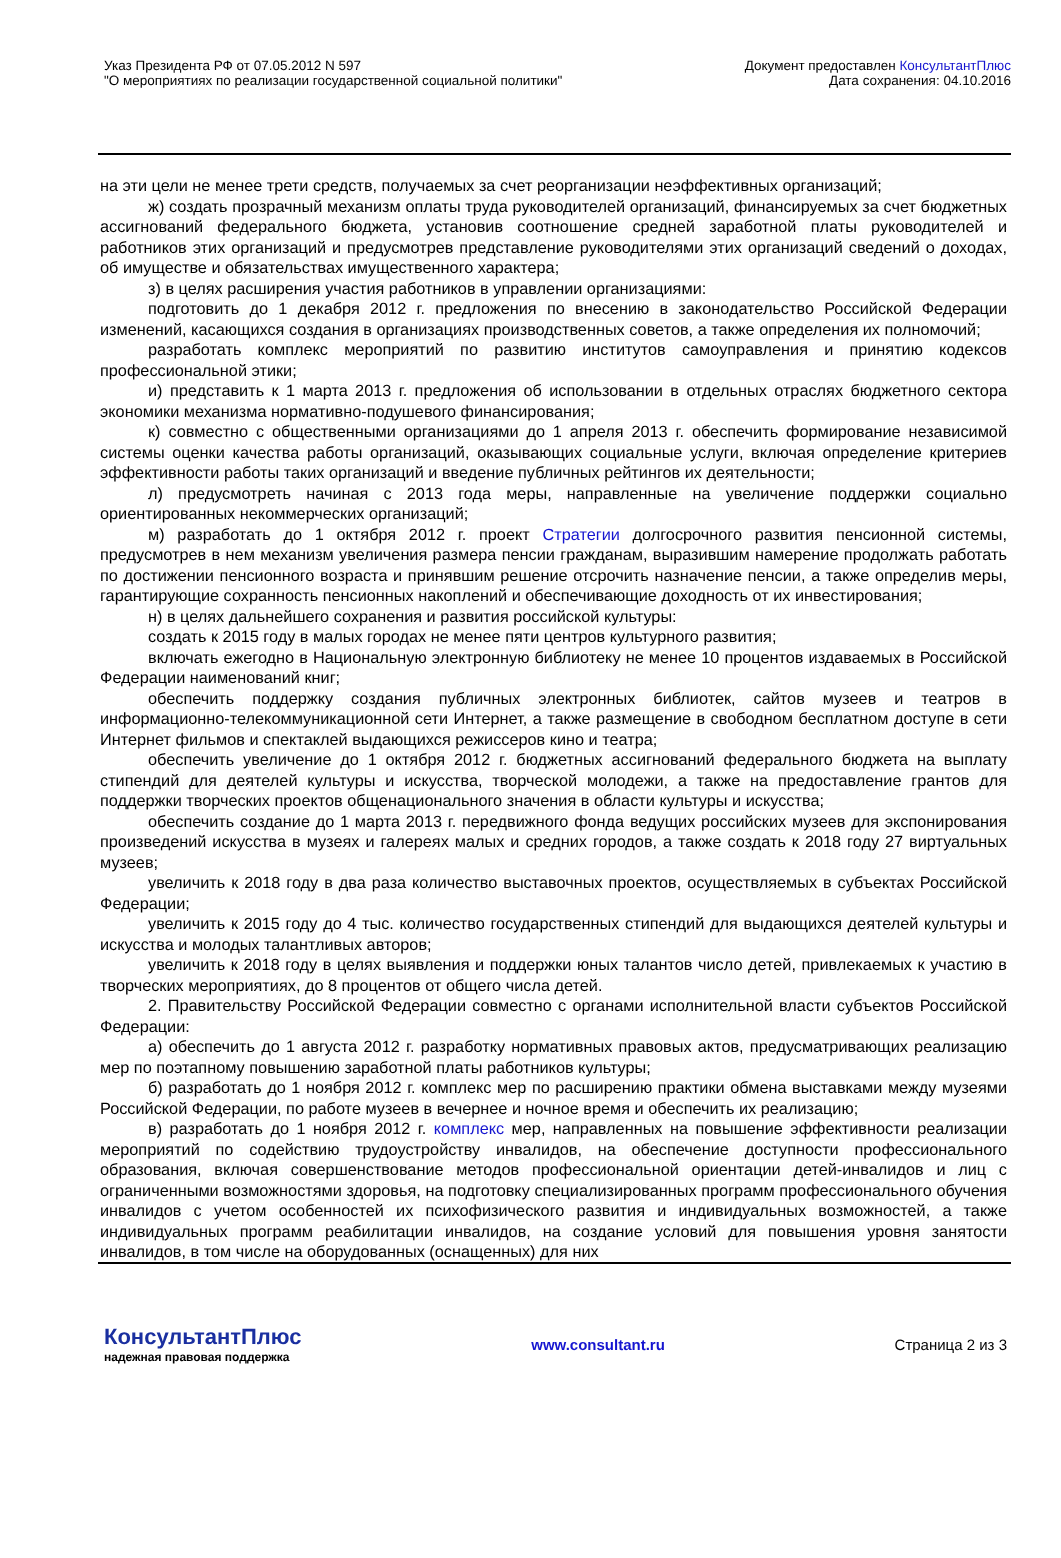Указ Президента РФ от 07.05.2012 N 597
"О мероприятиях по реализации государственной социальной политики"
Документ предоставлен КонсультантПлюс
Дата сохранения: 04.10.2016
на эти цели не менее трети средств, получаемых за счет реорганизации неэффективных организаций;
ж) создать прозрачный механизм оплаты труда руководителей организаций, финансируемых за счет бюджетных ассигнований федерального бюджета, установив соотношение средней заработной платы руководителей и работников этих организаций и предусмотрев представление руководителями этих организаций сведений о доходах, об имуществе и обязательствах имущественного характера;
з) в целях расширения участия работников в управлении организациями:
подготовить до 1 декабря 2012 г. предложения по внесению в законодательство Российской Федерации изменений, касающихся создания в организациях производственных советов, а также определения их полномочий;
разработать комплекс мероприятий по развитию институтов самоуправления и принятию кодексов профессиональной этики;
и) представить к 1 марта 2013 г. предложения об использовании в отдельных отраслях бюджетного сектора экономики механизма нормативно-подушевого финансирования;
к) совместно с общественными организациями до 1 апреля 2013 г. обеспечить формирование независимой системы оценки качества работы организаций, оказывающих социальные услуги, включая определение критериев эффективности работы таких организаций и введение публичных рейтингов их деятельности;
л) предусмотреть начиная с 2013 года меры, направленные на увеличение поддержки социально ориентированных некоммерческих организаций;
м) разработать до 1 октября 2012 г. проект Стратегии долгосрочного развития пенсионной системы, предусмотрев в нем механизм увеличения размера пенсии гражданам, выразившим намерение продолжать работать по достижении пенсионного возраста и принявшим решение отсрочить назначение пенсии, а также определив меры, гарантирующие сохранность пенсионных накоплений и обеспечивающие доходность от их инвестирования;
н) в целях дальнейшего сохранения и развития российской культуры:
создать к 2015 году в малых городах не менее пяти центров культурного развития;
включать ежегодно в Национальную электронную библиотеку не менее 10 процентов издаваемых в Российской Федерации наименований книг;
обеспечить поддержку создания публичных электронных библиотек, сайтов музеев и театров в информационно-телекоммуникационной сети Интернет, а также размещение в свободном бесплатном доступе в сети Интернет фильмов и спектаклей выдающихся режиссеров кино и театра;
обеспечить увеличение до 1 октября 2012 г. бюджетных ассигнований федерального бюджета на выплату стипендий для деятелей культуры и искусства, творческой молодежи, а также на предоставление грантов для поддержки творческих проектов общенационального значения в области культуры и искусства;
обеспечить создание до 1 марта 2013 г. передвижного фонда ведущих российских музеев для экспонирования произведений искусства в музеях и галереях малых и средних городов, а также создать к 2018 году 27 виртуальных музеев;
увеличить к 2018 году в два раза количество выставочных проектов, осуществляемых в субъектах Российской Федерации;
увеличить к 2015 году до 4 тыс. количество государственных стипендий для выдающихся деятелей культуры и искусства и молодых талантливых авторов;
увеличить к 2018 году в целях выявления и поддержки юных талантов число детей, привлекаемых к участию в творческих мероприятиях, до 8 процентов от общего числа детей.
2. Правительству Российской Федерации совместно с органами исполнительной власти субъектов Российской Федерации:
а) обеспечить до 1 августа 2012 г. разработку нормативных правовых актов, предусматривающих реализацию мер по поэтапному повышению заработной платы работников культуры;
б) разработать до 1 ноября 2012 г. комплекс мер по расширению практики обмена выставками между музеями Российской Федерации, по работе музеев в вечернее и ночное время и обеспечить их реализацию;
в) разработать до 1 ноября 2012 г. комплекс мер, направленных на повышение эффективности реализации мероприятий по содействию трудоустройству инвалидов, на обеспечение доступности профессионального образования, включая совершенствование методов профессиональной ориентации детей-инвалидов и лиц с ограниченными возможностями здоровья, на подготовку специализированных программ профессионального обучения инвалидов с учетом особенностей их психофизического развития и индивидуальных возможностей, а также индивидуальных программ реабилитации инвалидов, на создание условий для повышения уровня занятости инвалидов, в том числе на оборудованных (оснащенных) для них
КонсультантПлюс
надежная правовая поддержка
www.consultant.ru Страница 2 из 3